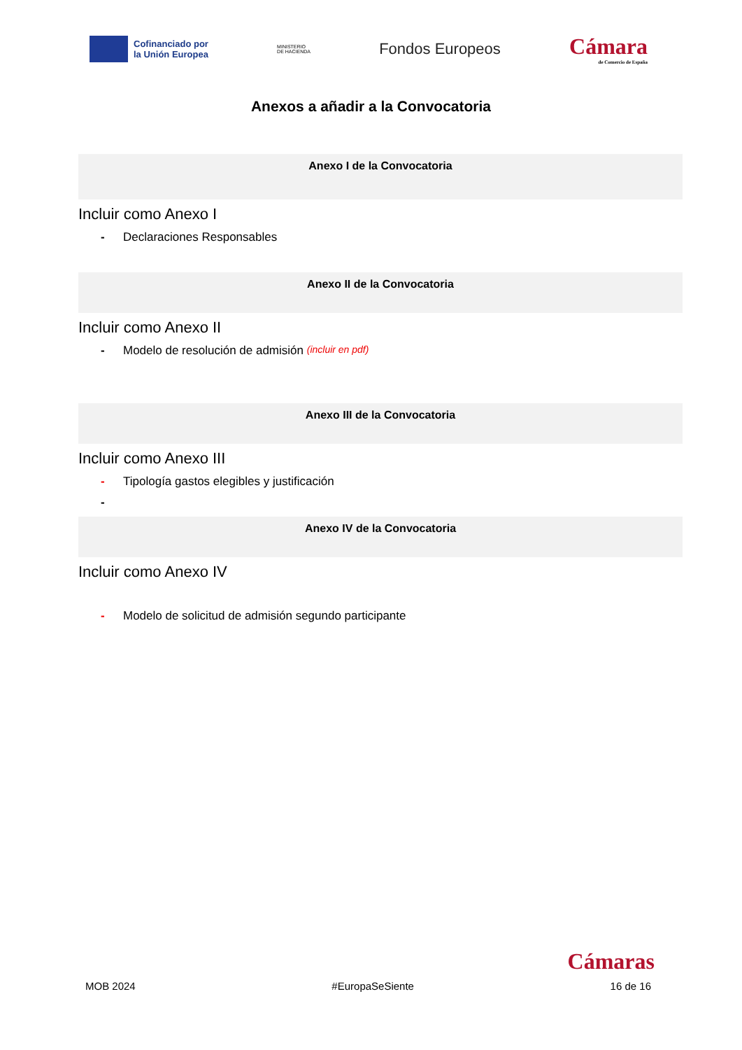Cofinanciado por
la Unión Europea
MINISTERIO
DE HACIENDA
Fondos Europeos
Cámara
de Comercio de España
Anexos a añadir a la Convocatoria
Anexo I de la Convocatoria
Incluir como Anexo I
- Declaraciones Responsables
Anexo II de la Convocatoria
Incluir como Anexo II
- Modelo de resolución de admisión (incluir en pdf)
Anexo III de la Convocatoria
Incluir como Anexo III
- Tipología gastos elegibles y justificación
-
Anexo IV de la Convocatoria
Incluir como Anexo IV
- Modelo de solicitud de admisión segundo participante
Cámaras
MOB 2024 #EuropaSeSiente 16 de 16